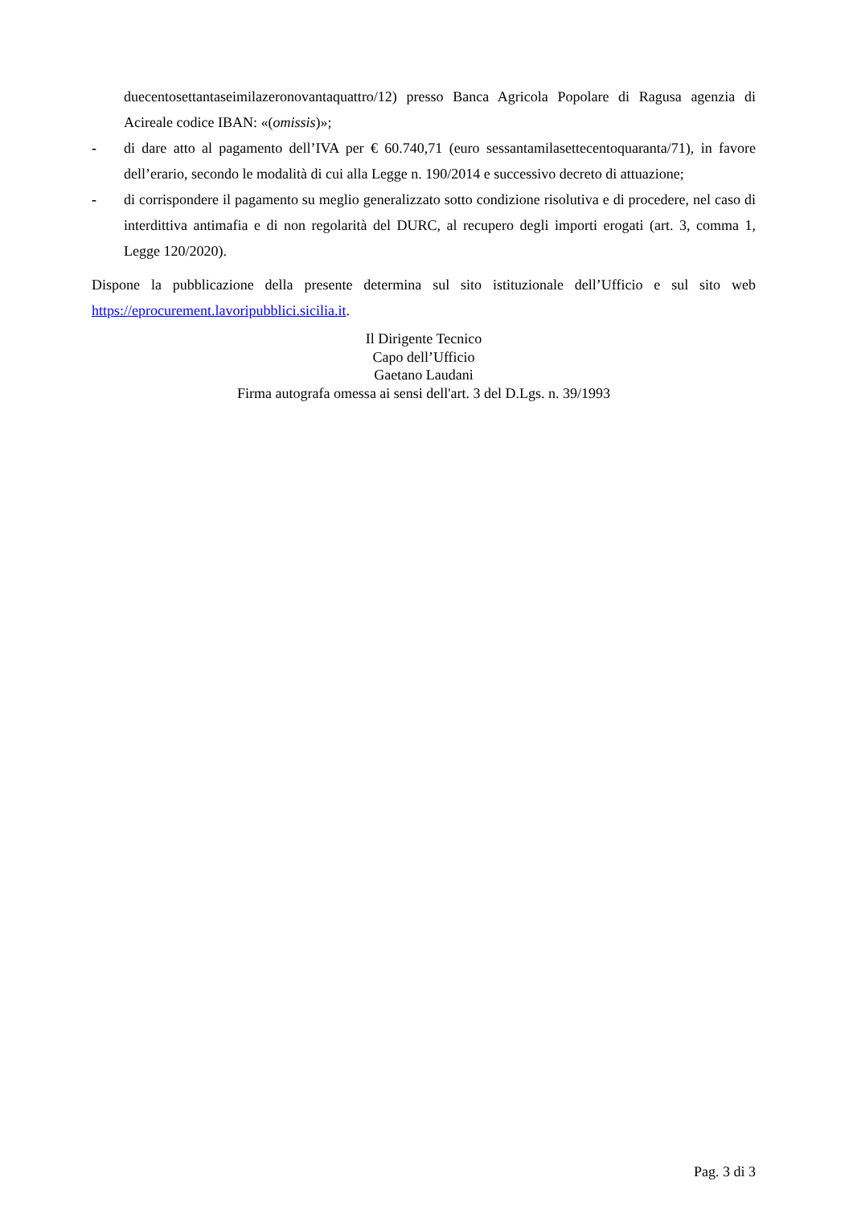duecentosettantaseimilazeronovantaquattro/12) presso Banca Agricola Popolare di Ragusa agenzia di Acireale codice IBAN: «(omissis)»;
- di dare atto al pagamento dell’IVA per € 60.740,71 (euro sessantamilasettecentoquaranta/71), in favore dell’erario, secondo le modalità di cui alla Legge n. 190/2014 e successivo decreto di attuazione;
- di corrispondere il pagamento su meglio generalizzato sotto condizione risolutiva e di procedere, nel caso di interdittiva antimafia e di non regolarità del DURC, al recupero degli importi erogati (art. 3, comma 1, Legge 120/2020).
Dispone la pubblicazione della presente determina sul sito istituzionale dell’Ufficio e sul sito web https://eprocurement.lavoripubblici.sicilia.it.
Il Dirigente Tecnico
Capo dell’Ufficio
Gaetano Laudani
Firma autografa omessa ai sensi dell'art. 3 del D.Lgs. n. 39/1993
Pag. 3 di 3